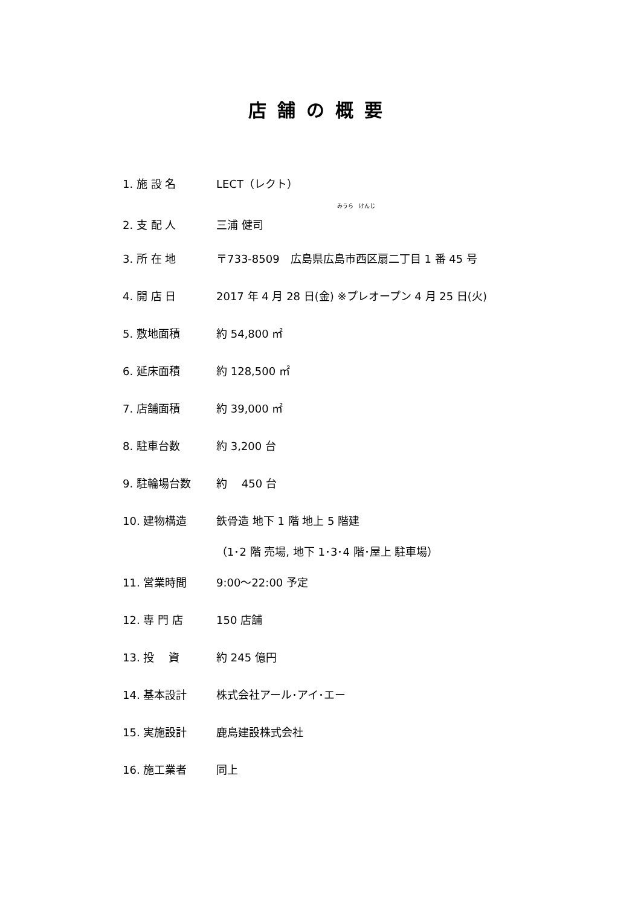店舗の概要
1. 施 設 名 LECT（レクト）
みうら　けんじ
2. 支 配 人 三浦 健司
3. 所 在 地 〒733-8509　広島県広島市西区扇二丁目 1 番 45 号
4. 開 店 日 2017 年 4 月 28 日(金) ※プレオープン 4 月 25 日(火)
5. 敷地面積 約 54,800 ㎡
6. 延床面積 約 128,500 ㎡
7. 店舗面積 約 39,000 ㎡
8. 駐車台数 約 3,200 台
9. 駐輪場台数 約　 450 台
10. 建物構造 鉄骨造 地下 1 階 地上 5 階建
（1･2 階 売場, 地下 1･3･4 階･屋上 駐車場）
11. 営業時間 9:00～22:00 予定
12. 専 門 店 150 店舗
13. 投　 資 約 245 億円
14. 基本設計 株式会社アール･アイ･エー
15. 実施設計 鹿島建設株式会社
16. 施工業者 同上